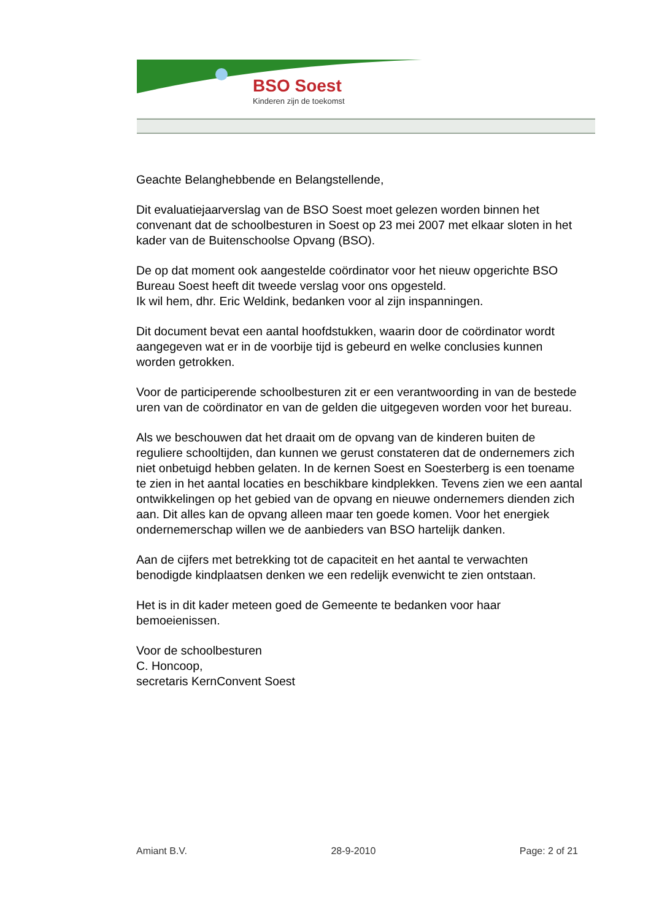BSO Soest
Kinderen zijn de toekomst
Geachte Belanghebbende en Belangstellende,
Dit evaluatiejaarverslag van de BSO Soest moet gelezen worden binnen het convenant dat de schoolbesturen in Soest op 23 mei 2007 met elkaar sloten in het kader van de Buitenschoolse Opvang (BSO).
De op dat moment ook aangestelde coördinator voor het nieuw opgerichte BSO Bureau Soest heeft dit tweede verslag voor ons opgesteld.
Ik wil hem, dhr. Eric Weldink, bedanken voor al zijn inspanningen.
Dit document bevat een aantal hoofdstukken, waarin door de coördinator wordt aangegeven wat er in de voorbije tijd is gebeurd en welke conclusies kunnen worden getrokken.
Voor de participerende schoolbesturen zit er een verantwoording in van de bestede uren van de coördinator en van de gelden die uitgegeven worden voor het bureau.
Als we beschouwen dat het draait om de opvang van de kinderen buiten de reguliere schooltijden, dan kunnen we gerust constateren dat de ondernemers zich niet onbetuigd hebben gelaten. In de kernen Soest en Soesterberg is een toename te zien in het aantal locaties en beschikbare kindplekken. Tevens zien we een aantal ontwikkelingen op het gebied van de opvang en nieuwe ondernemers dienden zich aan. Dit alles kan de opvang alleen maar ten goede komen. Voor het energiek ondernemerschap willen we de aanbieders van BSO hartelijk danken.
Aan de cijfers met betrekking tot de capaciteit en het aantal te verwachten benodigde kindplaatsen denken we een redelijk evenwicht te zien ontstaan.
Het is in dit kader meteen goed de Gemeente te bedanken voor haar bemoeienissen.
Voor de schoolbesturen
C. Honcoop,
secretaris KernConvent Soest
Amiant B.V. 28-9-2010 Page: 2 of 21